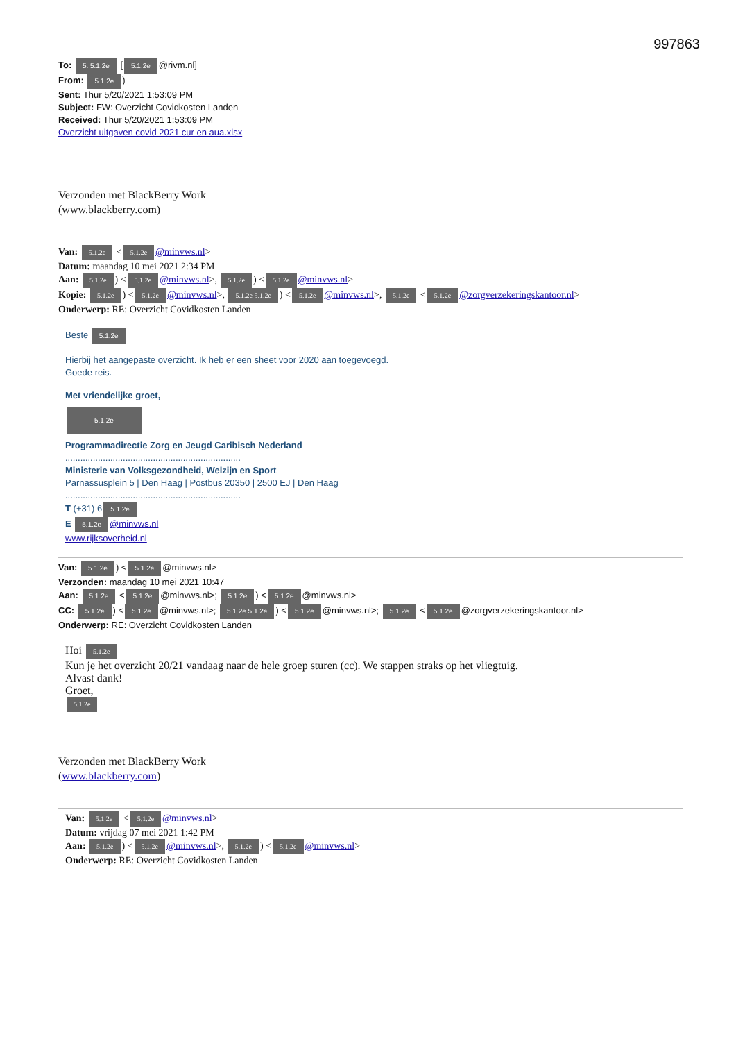997863
To: 5. 5.1.2e [5.1.2e @rivm.nl]
From: 5.1.2e)
Sent: Thur 5/20/2021 1:53:09 PM
Subject: FW: Overzicht Covidkosten Landen
Received: Thur 5/20/2021 1:53:09 PM
Overzicht uitgaven covid 2021 cur en aua.xlsx
Verzonden met BlackBerry Work
(www.blackberry.com)
Van: 5.1.2e < 5.1.2e @minvws.nl>
Datum: maandag 10 mei 2021 2:34 PM
Aan: 5.1.2e) < 5.1.2e @minvws.nl>, 5.1.2e) < 5.1.2e @minvws.nl>
Kopie: 5.1.2e) < 5.1.2e @minvws.nl>, 5.1.2e 5.1.2e) < 5.1.2e @minvws.nl>, 5.1.2e < 5.1.2e @zorgverzekeringskantoor.nl>
Onderwerp: RE: Overzicht Covidkosten Landen
Beste 5.1.2e
Hierbij het aangepaste overzicht. Ik heb er een sheet voor 2020 aan toegevoegd.
Goede reis.
Met vriendelijke groet,
5.1.2e
Programmadirectie Zorg en Jeugd Caribisch Nederland
......................................................................
Ministerie van Volksgezondheid, Welzijn en Sport
Parnassusplein 5 | Den Haag | Postbus 20350 | 2500 EJ | Den Haag
......................................................................
T (+31) 6 5.1.2e
E 5.1.2e @minvws.nl
www.rijksoverheid.nl
Van: 5.1.2e) < 5.1.2e @minvws.nl>
Verzonden: maandag 10 mei 2021 10:47
Aan: 5.1.2e < 5.1.2e @minvws.nl>; 5.1.2e) < 5.1.2e @minvws.nl>
CC: 5.1.2e) < 5.1.2e @minvws.nl>; 5.1.2e 5.1.2e) < 5.1.2e @minvws.nl>; 5.1.2e < 5.1.2e @zorgverzekeringskantoor.nl>
Onderwerp: RE: Overzicht Covidkosten Landen
Hoi 5.1.2e
Kun je het overzicht 20/21 vandaag naar de hele groep sturen (cc). We stappen straks op het vliegtuig.
Alvast dank!
Groet,
5.1.2e
Verzonden met BlackBerry Work
(www.blackberry.com)
Van: 5.1.2e < 5.1.2e @minvws.nl>
Datum: vrijdag 07 mei 2021 1:42 PM
Aan: 5.1.2e) < 5.1.2e @minvws.nl>, 5.1.2e) < 5.1.2e @minvws.nl>
Onderwerp: RE: Overzicht Covidkosten Landen